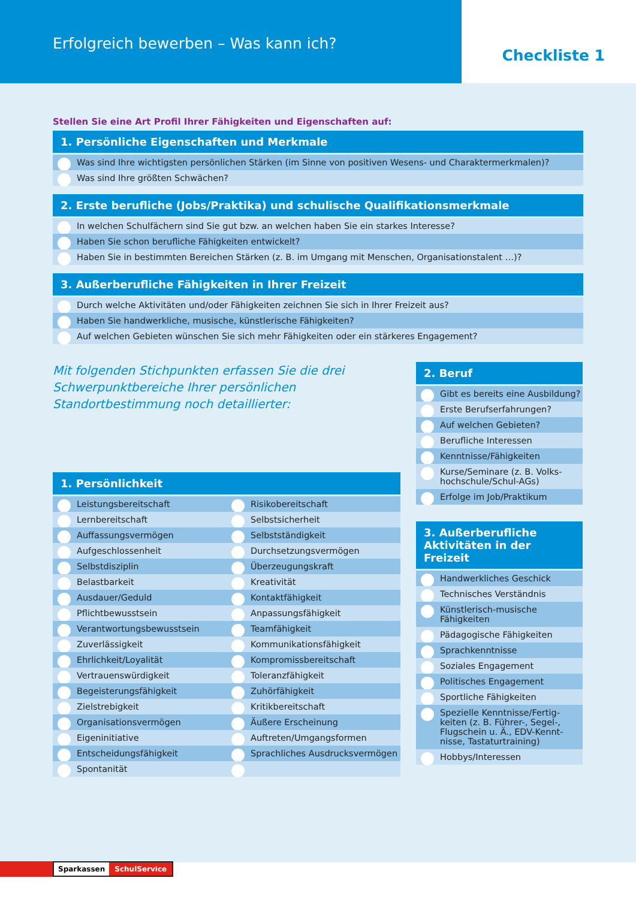Erfolgreich bewerben – Was kann ich?
Checkliste 1
Stellen Sie eine Art Profil Ihrer Fähigkeiten und Eigenschaften auf:
1. Persönliche Eigenschaften und Merkmale
Was sind Ihre wichtigsten persönlichen Stärken (im Sinne von positiven Wesens- und Charaktermerkmalen)?
Was sind Ihre größten Schwächen?
2. Erste berufliche (Jobs/Praktika) und schulische Qualifikationsmerkmale
In welchen Schulfächern sind Sie gut bzw. an welchen haben Sie ein starkes Interesse?
Haben Sie schon berufliche Fähigkeiten entwickelt?
Haben Sie in bestimmten Bereichen Stärken (z. B. im Umgang mit Menschen, Organisationstalent …)?
3. Außerberufliche Fähigkeiten in Ihrer Freizeit
Durch welche Aktivitäten und/oder Fähigkeiten zeichnen Sie sich in Ihrer Freizeit aus?
Haben Sie handwerkliche, musische, künstlerische Fähigkeiten?
Auf welchen Gebieten wünschen Sie sich mehr Fähigkeiten oder ein stärkeres Engagement?
Mit folgenden Stichpunkten erfassen Sie die drei Schwerpunktbereiche Ihrer persönlichen Standortbestimmung noch detaillierter:
1. Persönlichkeit
Leistungsbereitschaft
Risikobereitschaft
Lernbereitschaft
Selbstsicherheit
Auffassungsvermögen
Selbstständigkeit
Aufgeschlossenheit
Durchsetzungsvermögen
Selbstdisziplin
Überzeugungskraft
Belastbarkeit
Kreativität
Ausdauer/Geduld
Kontaktfähigkeit
Pflichtbewusstsein
Anpassungsfähigkeit
Verantwortungsbewusstsein
Teamfähigkeit
Zuverlässigkeit
Kommunikationsfähigkeit
Ehrlichkeit/Loyalität
Kompromissbereitschaft
Vertrauenswürdigkeit
Toleranzfähigkeit
Begeisterungsfähigkeit
Zuhörfähigkeit
Zielstrebigkeit
Kritikbereitschaft
Organisationsvermögen
Äußere Erscheinung
Eigeninitiative
Auftreten/Umgangsformen
Entscheidungsfähigkeit
Sprachliches Ausdrucksvermögen
Spontanität
2. Beruf
Gibt es bereits eine Ausbildung?
Erste Berufserfahrungen?
Auf welchen Gebieten?
Berufliche Interessen
Kenntnisse/Fähigkeiten
Kurse/Seminare (z. B. Volks­hochschule/Schul-AGs)
Erfolge im Job/Praktikum
3. Außerberufliche Aktivitäten in der Freizeit
Handwerkliches Geschick
Technisches Verständnis
Künstlerisch-musische Fähigkeiten
Pädagogische Fähigkeiten
Sprachkenntnisse
Soziales Engagement
Politisches Engagement
Sportliche Fähigkeiten
Spezielle Kenntnisse/Fertig­keiten (z. B. Führer-, Segel-, Flugschein u. Ä., EDV-Kennt­nisse, Tastaturtraining)
Hobbys/Interessen
Sparkassen SchulService